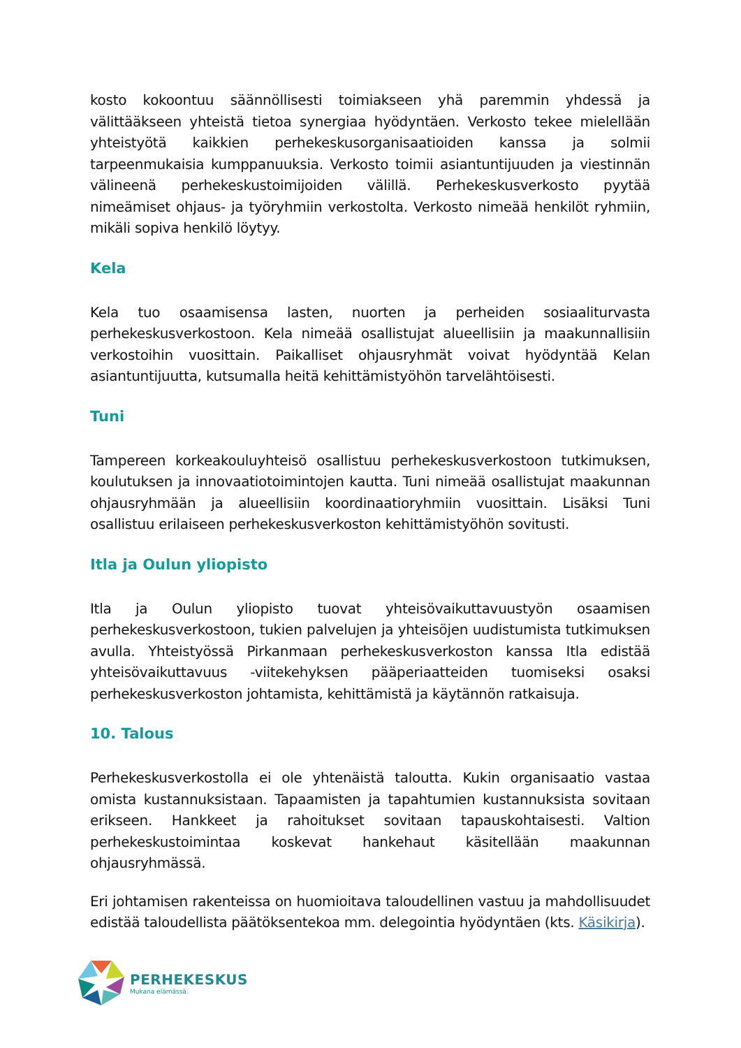kosto kokoontuu säännöllisesti toimiakseen yhä paremmin yhdessä ja välittääkseen yhteistä tietoa synergiaa hyödyntäen. Verkosto tekee mielellään yhteistyötä kaikkien perhekeskusorganisaatioiden kanssa ja solmii tarpeenmukaisia kumppanuuksia. Verkosto toimii asiantuntijuuden ja viestinnän välineenä perhekeskustoimijoiden välillä. Perhekeskusverkosto pyytää nimeämiset ohjaus- ja työryhmiin verkostolta. Verkosto nimeää henkilöt ryhmiin, mikäli sopiva henkilö löytyy.
Kela
Kela tuo osaamisensa lasten, nuorten ja perheiden sosiaaliturvasta perhekeskusverkostoon. Kela nimeää osallistujat alueellisiin ja maakunnallisiin verkostoihin vuosittain. Paikalliset ohjausryhmät voivat hyödyntää Kelan asiantuntijuutta, kutsumalla heitä kehittämistyöhön tarvelähtöisesti.
Tuni
Tampereen korkeakouluyhteisö osallistuu perhekeskusverkostoon tutkimuksen, koulutuksen ja innovaatiotoimintojen kautta. Tuni nimeää osallistujat maakunnan ohjausryhmään ja alueellisiin koordinaatioryhmiin vuosittain. Lisäksi Tuni osallistuu erilaiseen perhekeskusverkoston kehittämistyöhön sovitusti.
Itla ja Oulun yliopisto
Itla ja Oulun yliopisto tuovat yhteisövaikuttavuustyön osaamisen perhekeskusverkostoon, tukien palvelujen ja yhteisöjen uudistumista tutkimuksen avulla. Yhteistyössä Pirkanmaan perhekeskusverkoston kanssa Itla edistää yhteisövaikuttavuus -viitekehyksen pääperiaatteiden tuomiseksi osaksi perhekeskusverkoston johtamista, kehittämistä ja käytännön ratkaisuja.
10. Talous
Perhekeskusverkostolla ei ole yhtenäistä taloutta. Kukin organisaatio vastaa omista kustannuksistaan. Tapaamisten ja tapahtumien kustannuksista sovitaan erikseen. Hankkeet ja rahoitukset sovitaan tapauskohtaisesti. Valtion perhekeskustoimintaa koskevat hankehaut käsitellään maakunnan ohjausryhmässä.
Eri johtamisen rakenteissa on huomioitava taloudellinen vastuu ja mahdollisuudet edistää taloudellista päätöksentekoa mm. delegointia hyödyntäen (kts. Käsikirja).
PERHEKESKUS
Mukana elämässä.